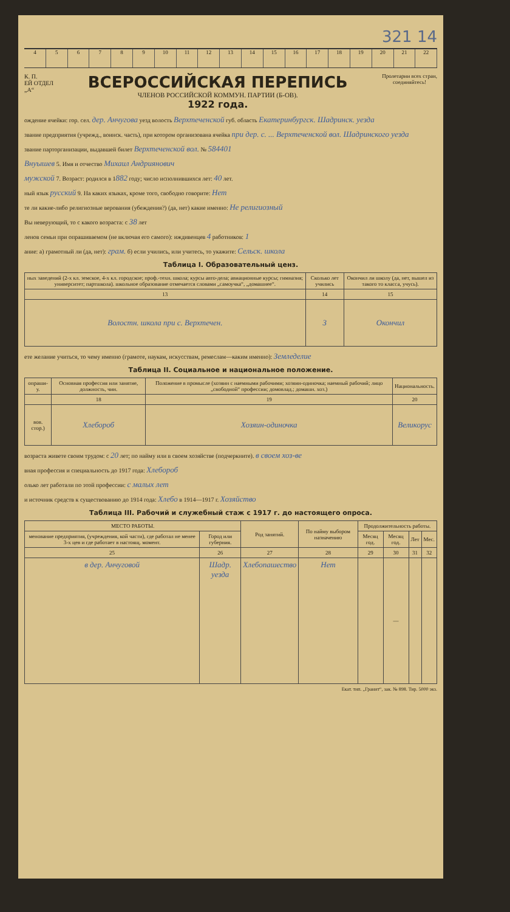321 14
456789 10 11 12 13 14 15 16 17 18 19 20 21 22
К. П.
ЕЙ ОТДЕЛ
„А“
ВСЕРОССИЙСКАЯ ПЕРЕПИСЬ
ЧЛЕНОВ РОССИЙСКОЙ КОММУН. ПАРТИИ (Б-ОВ).
1922 года.
Пролетарии всех стран,
соединяйтесь!
ождение ячейки: гор. сел. дер. Анчугова уезд волость Верхтеченской губ. область Екатеринбургск. Шадринск. уезда
звание предприятия (учрежд., воинск. часть), при котором организована ячейка при дер. с. ... Верхтеченской вол. Шадринского уезда
звание парторганизации, выдавшей билет Верхтеченской вол. № 584401
Внуышев 5. Имя и отчество Михаил Андриянович
мужской 7. Возраст: родился в 1882 году; число исполнившихся лет: 40 лет.
ный язык русский 9. На каких языках, кроме того, свободно говорите: Нет
те ли какие-либо религиозные верования (убеждения?) (да, нет) какие именно: Не религиозный
Вы неверующий, то с какого возраста: с 38 лет
ленов семьи при опрашиваемом (не включая его самого): иждивенцев 4 работников: 1
ание: а) грамотный ли (да, нет): грам. б) если учились, или учитесь, то укажите: Сельск. школа
Таблица I. Образовательный ценз.
| ных заведений (2-х кл. земское, 4-х кл. городское; проф.-техн. школа; курсы авто-дела; авиационные курсы; гимназия; университет; партшкола). школьное образование отмечается словами „самоучка“, „домашнее“. | Сколько лет учились | Окончил ли школу (да, нет, вышел из такого то класса, учусь). |
| --- | --- | --- |
| 13 | 14 | 15 |
| Волостн. школа при с. Верхтечен. | 3 | Окончил |
ете желание учиться, то чему именно (грамоте, наукам, искусствам, ремеслам—каким именно): Земледелие
Таблица II. Социальное и национальное положение.
| опраши-у. | Основная профессия или занятие, должность, чин. | Положение в промысле (хозяин с наемными рабочими; хозяин-одиночка; наемный рабочий; лицо „свободной“ профессии; домовлад.; домашн. хоз.) | Национальность. |
| --- | --- | --- | --- |
| | 18 | 19 | 20 |
| вов. стор.) | Хлебороб | Хозяин-одиночка | Великорус |
возраста живете своим трудом: с 20 лет; по найму или в своем хозяйстве (подчеркните). в своем хоз-ве
вная профессия и специальность до 1917 года: Хлебороб
олько лет работали по этой профессии: с малых лет
и источник средств к существованию до 1914 года: Хлебо в 1914—1917 г. Хозяйство
Таблица III. Рабочий и служебный стаж с 1917 г. до настоящего опроса.
| МЕСТО РАБОТЫ. | | Род занятий. | По найму выбором назначению | Продолжительность работы. | | | |
| --- | --- | --- | --- | --- | --- | --- | --- |
| менование предприятия, (учреждения, кой части), где работал не менее 3-х цев и где работает в настоящ. момент. | Город или губерния. | | | Месяц год. | Месяц год. | Лет | Мес. |
| 25 | 26 | 27 | 28 | 29 | 30 | 31 | 32 |
| в дер. Анчуговой | Шадр. уезда | Хлебопашество | Нет | | — | | |
Екат. тип. „Гранит“, зак. № 898. Тир. 5000 экз.